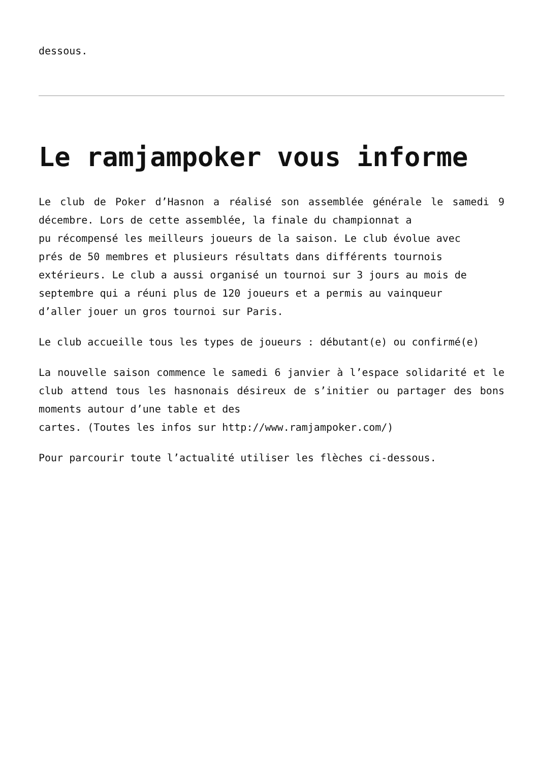dessous.
Le ramjampoker vous informe
Le club de Poker d’Hasnon a réalisé son assemblée générale le samedi 9 décembre. Lors de cette assemblée, la finale du championnat a
pu récompensé les meilleurs joueurs de la saison. Le club évolue avec
prés de 50 membres et plusieurs résultats dans différents tournois
extérieurs. Le club a aussi organisé un tournoi sur 3 jours au mois de
septembre qui a réuni plus de 120 joueurs et a permis au vainqueur
d’aller jouer un gros tournoi sur Paris.
Le club accueille tous les types de joueurs : débutant(e) ou confirmé(e)
La nouvelle saison commence le samedi 6 janvier à l’espace solidarité et le club attend tous les hasnonais désireux de s’initier ou partager des bons moments autour d’une table et des
cartes. (Toutes les infos sur http://www.ramjampoker.com/)
Pour parcourir toute l’actualité utiliser les flèches ci-dessous.